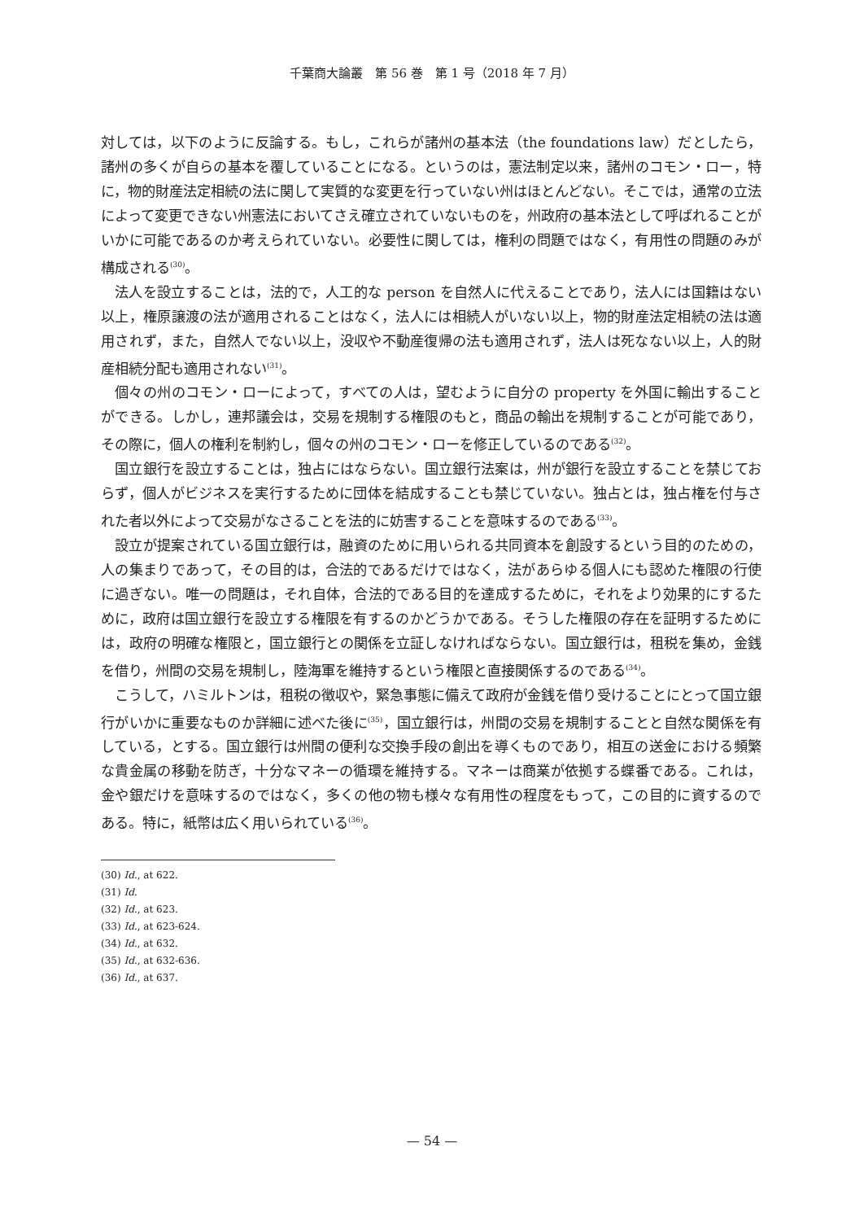千葉商大論叢　第 56 巻　第 1 号（2018 年 7 月）
対しては，以下のように反論する。もし，これらが諸州の基本法（the foundations law）だとしたら，諸州の多くが自らの基本を覆していることになる。というのは，憲法制定以来，諸州のコモン・ロー，特に，物的財産法定相続の法に関して実質的な変更を行っていない州はほとんどない。そこでは，通常の立法によって変更できない州憲法においてさえ確立されていないものを，州政府の基本法として呼ばれることがいかに可能であるのか考えられていない。必要性に関しては，権利の問題ではなく，有用性の問題のみが構成される<sup>(30)</sup>。
法人を設立することは，法的で，人工的な person を自然人に代えることであり，法人には国籍はない以上，権原譲渡の法が適用されることはなく，法人には相続人がいない以上，物的財産法定相続の法は適用されず，また，自然人でない以上，没収や不動産復帰の法も適用されず，法人は死なない以上，人的財産相続分配も適用されない<sup>(31)</sup>。
個々の州のコモン・ローによって，すべての人は，望むように自分の property を外国に輸出することができる。しかし，連邦議会は，交易を規制する権限のもと，商品の輸出を規制することが可能であり，その際に，個人の権利を制約し，個々の州のコモン・ローを修正しているのである<sup>(32)</sup>。
国立銀行を設立することは，独占にはならない。国立銀行法案は，州が銀行を設立することを禁じておらず，個人がビジネスを実行するために団体を結成することも禁じていない。独占とは，独占権を付与された者以外によって交易がなさることを法的に妨害することを意味するのである<sup>(33)</sup>。
設立が提案されている国立銀行は，融資のために用いられる共同資本を創設するという目的のための，人の集まりであって，その目的は，合法的であるだけではなく，法があらゆる個人にも認めた権限の行使に過ぎない。唯一の問題は，それ自体，合法的である目的を達成するために，それをより効果的にするために，政府は国立銀行を設立する権限を有するのかどうかである。そうした権限の存在を証明するためには，政府の明確な権限と，国立銀行との関係を立証しなければならない。国立銀行は，租税を集め，金銭を借り，州間の交易を規制し，陸海軍を維持するという権限と直接関係するのである<sup>(34)</sup>。
こうして，ハミルトンは，租税の徴収や，緊急事態に備えて政府が金銭を借り受けることにとって国立銀行がいかに重要なものか詳細に述べた後に<sup>(35)</sup>，国立銀行は，州間の交易を規制することと自然な関係を有している，とする。国立銀行は州間の便利な交換手段の創出を導くものであり，相互の送金における頻繁な貴金属の移動を防ぎ，十分なマネーの循環を維持する。マネーは商業が依拠する蝶番である。これは，金や銀だけを意味するのではなく，多くの他の物も様々な有用性の程度をもって，この目的に資するのである。特に，紙幣は広く用いられている<sup>(36)</sup>。
(30) Id., at 622.
(31) Id.
(32) Id., at 623.
(33) Id., at 623-624.
(34) Id., at 632.
(35) Id., at 632-636.
(36) Id., at 637.
— 54 —